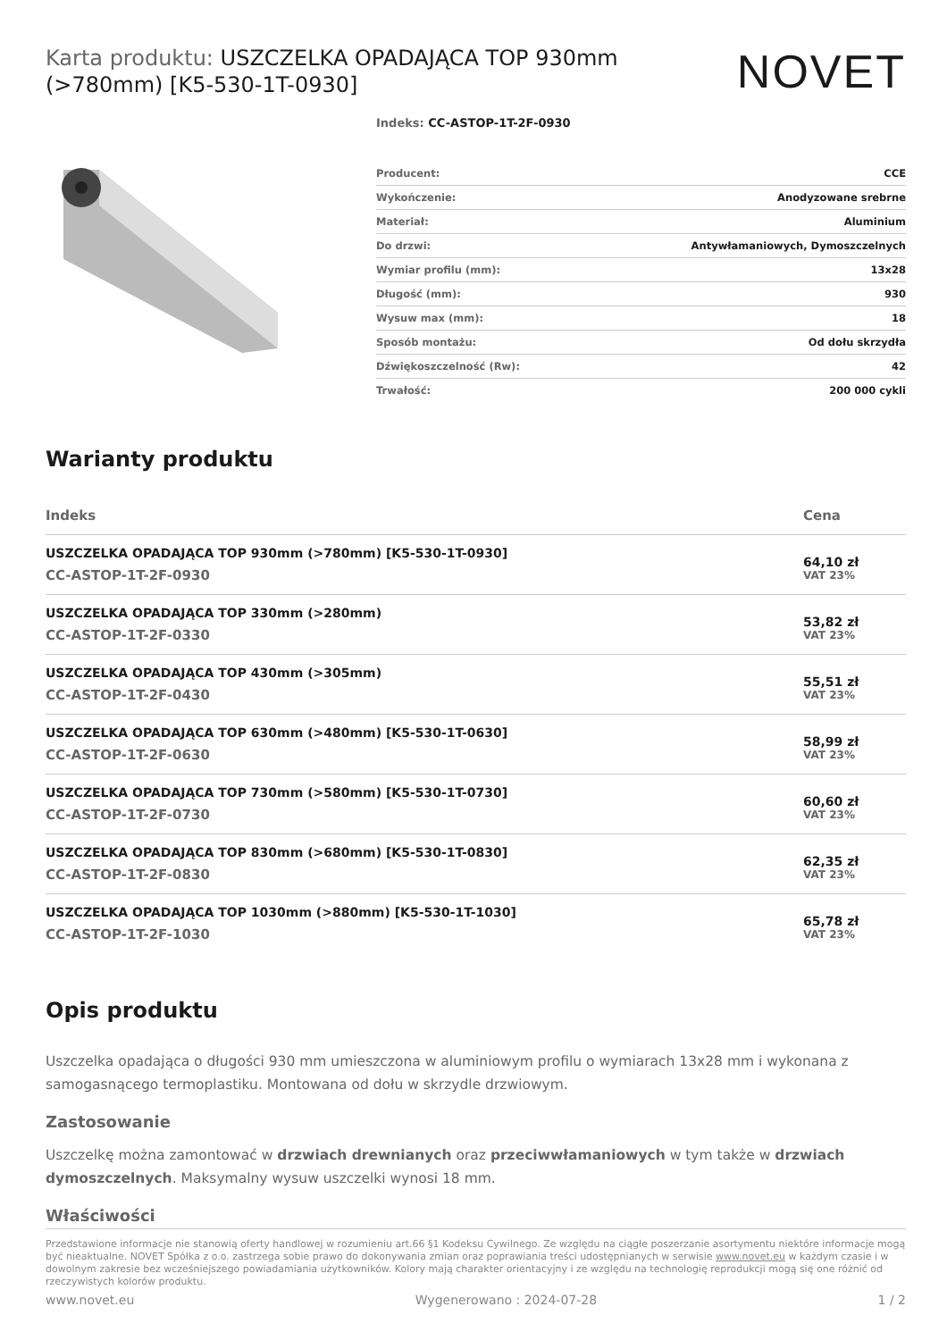Karta produktu: USZCZELKA OPADAJĄCA TOP 930mm (>780mm) [K5-530-1T-0930]
NOVET
Indeks: CC-ASTOP-1T-2F-0930
| Producent: | CCE |
| Wykończenie: | Anodyzowane srebrne |
| Materiał: | Aluminium |
| Do drzwi: | Antywłamaniowych, Dymoszczelnych |
| Wymiar profilu (mm): | 13x28 |
| Długość (mm): | 930 |
| Wysuw max (mm): | 18 |
| Sposób montażu: | Od dołu skrzydła |
| Dźwiękoszczelność (Rw): | 42 |
| Trwałość: | 200 000 cykli |
Warianty produktu
| Indeks | Cena |
| --- | --- |
| USZCZELKA OPADAJĄCA TOP 930mm (>780mm) [K5-530-1T-0930] CC-ASTOP-1T-2F-0930 | 64,10 zł VAT 23% |
| USZCZELKA OPADAJĄCA TOP 330mm (>280mm) CC-ASTOP-1T-2F-0330 | 53,82 zł VAT 23% |
| USZCZELKA OPADAJĄCA TOP 430mm (>305mm) CC-ASTOP-1T-2F-0430 | 55,51 zł VAT 23% |
| USZCZELKA OPADAJĄCA TOP 630mm (>480mm) [K5-530-1T-0630] CC-ASTOP-1T-2F-0630 | 58,99 zł VAT 23% |
| USZCZELKA OPADAJĄCA TOP 730mm (>580mm) [K5-530-1T-0730] CC-ASTOP-1T-2F-0730 | 60,60 zł VAT 23% |
| USZCZELKA OPADAJĄCA TOP 830mm (>680mm) [K5-530-1T-0830] CC-ASTOP-1T-2F-0830 | 62,35 zł VAT 23% |
| USZCZELKA OPADAJĄCA TOP 1030mm (>880mm) [K5-530-1T-1030] CC-ASTOP-1T-2F-1030 | 65,78 zł VAT 23% |
Opis produktu
Uszczelka opadająca o długości 930 mm umieszczona w aluminiowym profilu o wymiarach 13x28 mm i wykonana z samogasnącego termoplastiku. Montowana od dołu w skrzydle drzwiowym.
Zastosowanie
Uszczelkę można zamontować w drzwiach drewnianych oraz przeciwwłamaniowych w tym także w drzwiach dymoszczelnych. Maksymalny wysuw uszczelki wynosi 18 mm.
Właściwości
Przedstawione informacje nie stanowią oferty handlowej w rozumieniu art.66 §1 Kodeksu Cywilnego. Ze względu na ciągłe poszerzanie asortymentu niektóre informacje mogą być nieaktualne. NOVET Spółka z o.o. zastrzega sobie prawo do dokonywania zmian oraz poprawiania treści udostępnianych w serwisie www.novet.eu w każdym czasie i w dowolnym zakresie bez wcześniejszego powiadamiania użytkowników. Kolory mają charakter orientacyjny i ze względu na technologię reprodukcji mogą się one różnić od rzeczywistych kolorów produktu.
www.novet.eu Wygenerowano : 2024-07-28 1 / 2